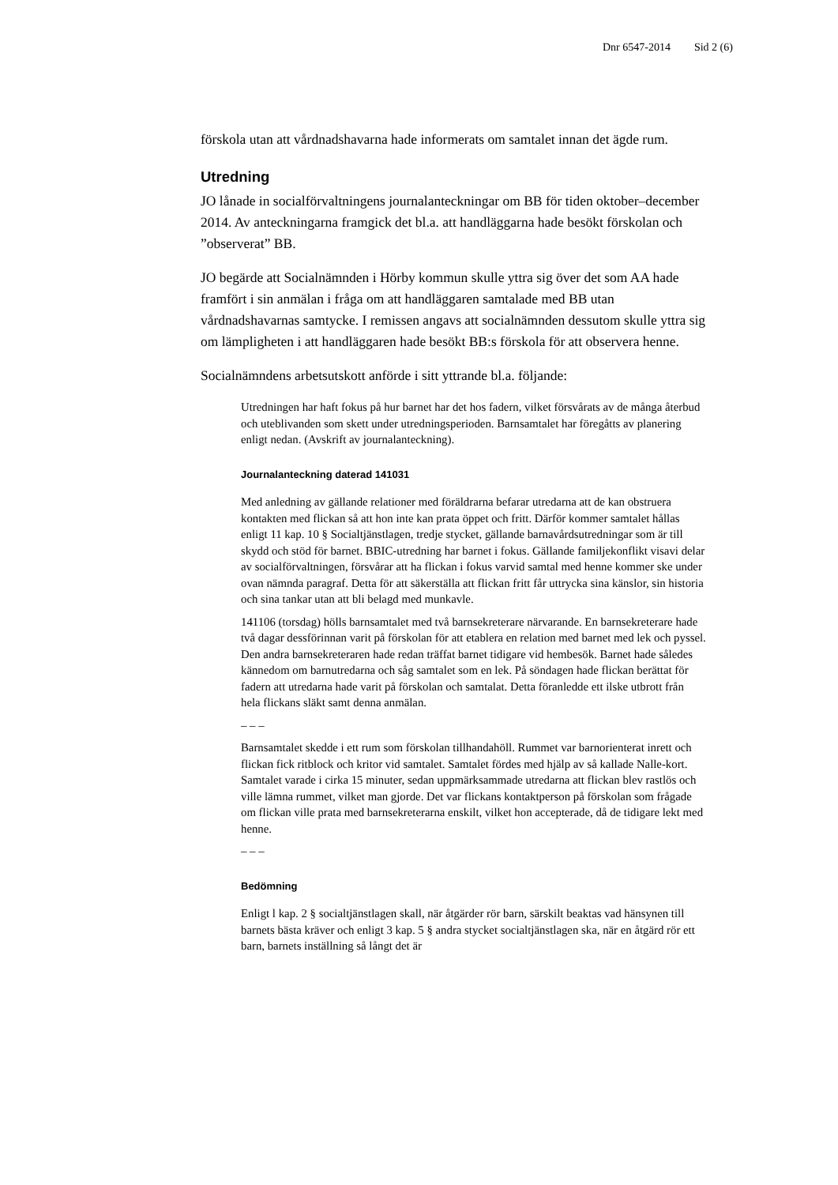Dnr 6547-2014 Sid 2 (6)
förskola utan att vårdnadshavarna hade informerats om samtalet innan det ägde rum.
Utredning
JO lånade in socialförvaltningens journalanteckningar om BB för tiden oktober–december 2014. Av anteckningarna framgick det bl.a. att handläggarna hade besökt förskolan och ”observerat” BB.
JO begärde att Socialnämnden i Hörby kommun skulle yttra sig över det som AA hade framfört i sin anmälan i fråga om att handläggaren samtalade med BB utan vårdnadshavarnas samtycke. I remissen angavs att socialnämnden dessutom skulle yttra sig om lämpligheten i att handläggaren hade besökt BB:s förskola för att observera henne.
Socialnämndens arbetsutskott anförde i sitt yttrande bl.a. följande:
Utredningen har haft fokus på hur barnet har det hos fadern, vilket försvårats av de många återbud och uteblivanden som skett under utredningsperioden. Barnsamtalet har föregåtts av planering enligt nedan. (Avskrift av journalanteckning).
Journalanteckning daterad 141031
Med anledning av gällande relationer med föräldrarna befarar utredarna att de kan obstruera kontakten med flickan så att hon inte kan prata öppet och fritt. Därför kommer samtalet hållas enligt 11 kap. 10 § Socialtjänstlagen, tredje stycket, gällande barnavårdsutredningar som är till skydd och stöd för barnet. BBIC-utredning har barnet i fokus. Gällande familjekonflikt visavi delar av socialförvaltningen, försvårar att ha flickan i fokus varvid samtal med henne kommer ske under ovan nämnda paragraf. Detta för att säkerställa att flickan fritt får uttrycka sina känslor, sin historia och sina tankar utan att bli belagd med munkavle.
141106 (torsdag) hölls barnsamtalet med två barnsekreterare närvarande. En barnsekreterare hade två dagar dessförinnan varit på förskolan för att etablera en relation med barnet med lek och pyssel. Den andra barnsekreteraren hade redan träffat barnet tidigare vid hembesök. Barnet hade således kännedom om barnutredarna och såg samtalet som en lek. På söndagen hade flickan berättat för fadern att utredarna hade varit på förskolan och samtalat. Detta föranledde ett ilske utbrott från hela flickans släkt samt denna anmälan.
– – –
Barnsamtalet skedde i ett rum som förskolan tillhandahöll. Rummet var barnorienterat inrett och flickan fick ritblock och kritor vid samtalet. Samtalet fördes med hjälp av så kallade Nalle-kort. Samtalet varade i cirka 15 minuter, sedan uppmärksammade utredarna att flickan blev rastlös och ville lämna rummet, vilket man gjorde. Det var flickans kontaktperson på förskolan som frågade om flickan ville prata med barnsekreterarna enskilt, vilket hon accepterade, då de tidigare lekt med henne.
– – –
Bedömning
Enligt l kap. 2 § socialtjänstlagen skall, när åtgärder rör barn, särskilt beaktas vad hänsynen till barnets bästa kräver och enligt 3 kap. 5 § andra stycket socialtjänstlagen ska, när en åtgärd rör ett barn, barnets inställning så långt det är